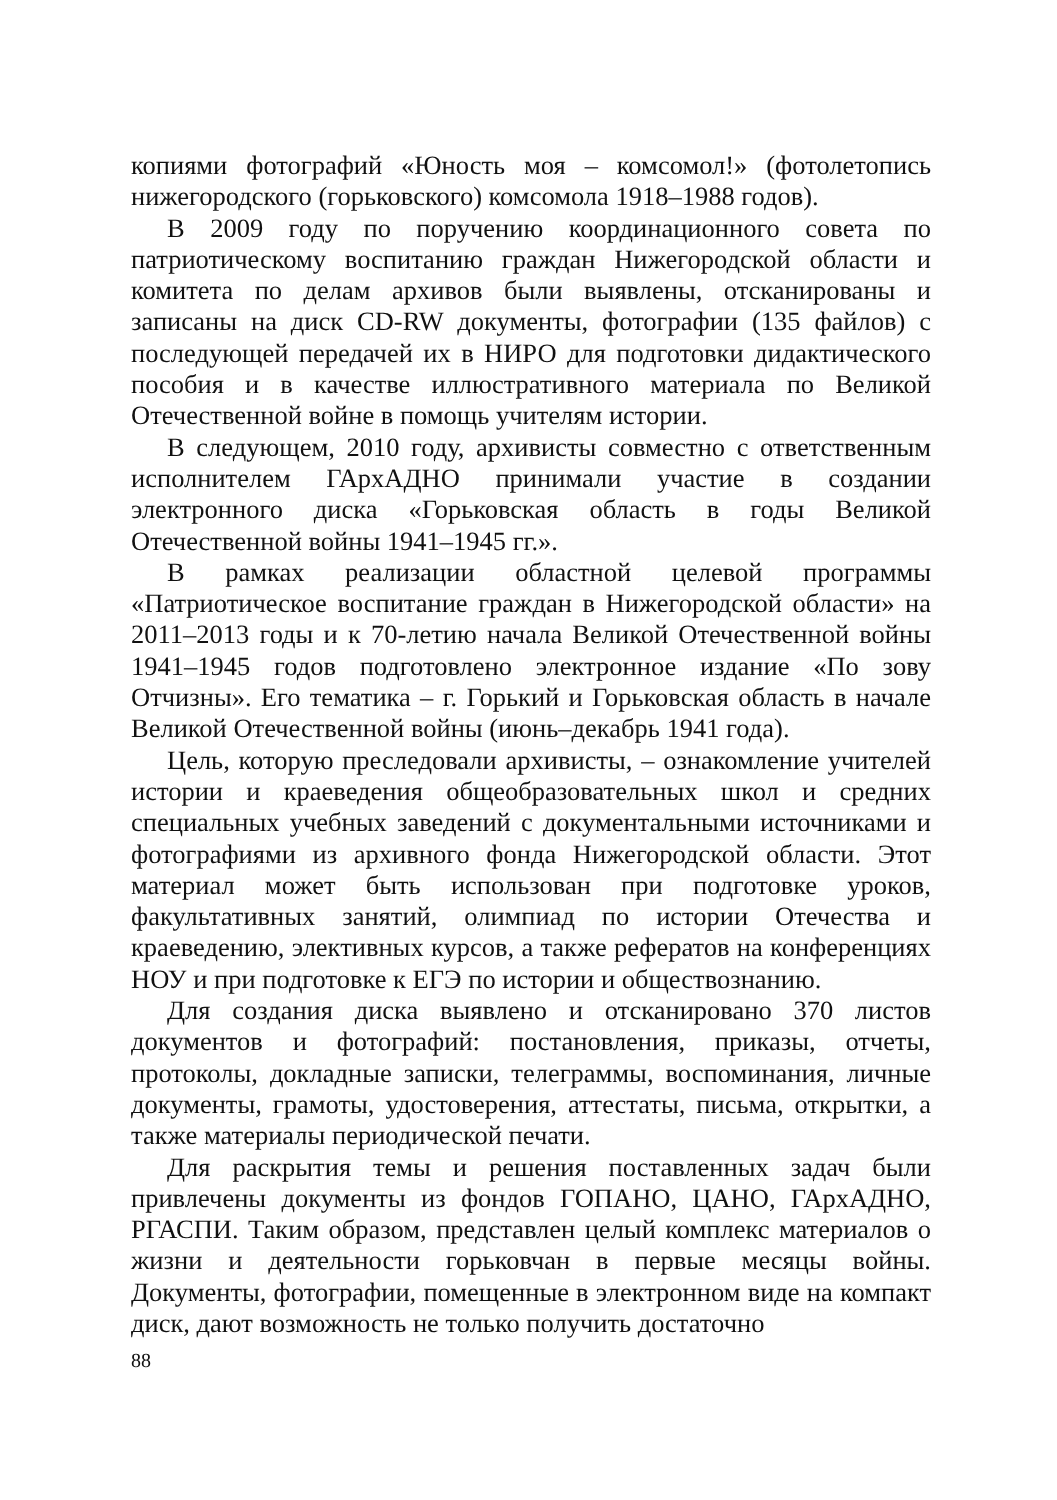копиями фотографий «Юность моя – комсомол!» (фотолетопись нижегородского (горьковского) комсомола 1918–1988 годов).
В 2009 году по поручению координационного совета по патриотическому воспитанию граждан Нижегородской области и комитета по делам архивов были выявлены, отсканированы и записаны на диск CD-RW документы, фотографии (135 файлов) с последующей передачей их в НИРО для подготовки дидактического пособия и в качестве иллюстративного материала по Великой Отечественной войне в помощь учителям истории.
В следующем, 2010 году, архивисты совместно с ответственным исполнителем ГАрхАДНО принимали участие в создании электронного диска «Горьковская область в годы Великой Отечественной войны 1941–1945 гг.».
В рамках реализации областной целевой программы «Патриотическое воспитание граждан в Нижегородской области» на 2011–2013 годы и к 70-летию начала Великой Отечественной войны 1941–1945 годов подготовлено электронное издание «По зову Отчизны». Его тематика – г. Горький и Горьковская область в начале Великой Отечественной войны (июнь–декабрь 1941 года).
Цель, которую преследовали архивисты, – ознакомление учителей истории и краеведения общеобразовательных школ и средних специальных учебных заведений с документальными источниками и фотографиями из архивного фонда Нижегородской области. Этот материал может быть использован при подготовке уроков, факультативных занятий, олимпиад по истории Отечества и краеведению, элективных курсов, а также рефератов на конференциях НОУ и при подготовке к ЕГЭ по истории и обществознанию.
Для создания диска выявлено и отсканировано 370 листов документов и фотографий: постановления, приказы, отчеты, протоколы, докладные записки, телеграммы, воспоминания, личные документы, грамоты, удостоверения, аттестаты, письма, открытки, а также материалы периодической печати.
Для раскрытия темы и решения поставленных задач были привлечены документы из фондов ГОПАНО, ЦАНО, ГАрхАДНО, РГАСПИ. Таким образом, представлен целый комплекс материалов о жизни и деятельности горьковчан в первые месяцы войны. Документы, фотографии, помещенные в электронном виде на компакт диск, дают возможность не только получить достаточно
88